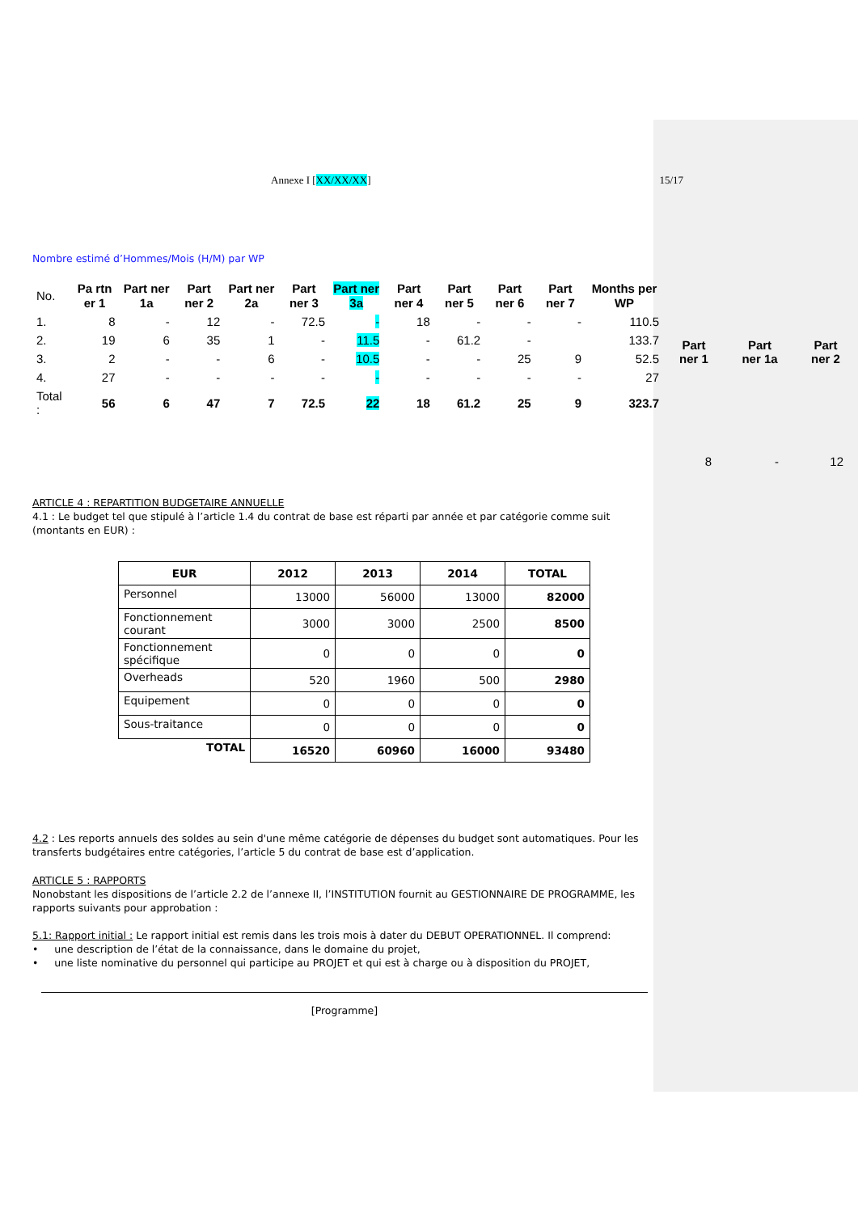| Part ner 1 | Part ner 1a | Part ner 2 |
| --- | --- | --- |
| 8 | - | 12 |
Annexe I [XX/XX/XX] 15/17
Nombre estimé d’Hommes/Mois (H/M) par WP
| No. | Pa rtn er 1 | Part ner 1a | Part ner 2 | Part ner 2a | Part ner 3 | Part ner 3a | Part ner 4 | Part ner 5 | Part ner 6 | Part ner 7 | Months per WP |
| --- | --- | --- | --- | --- | --- | --- | --- | --- | --- | --- | --- |
| 1. | 8 | - | 12 | - | 72.5 | - | 18 | - | - | - | 110.5 |
| 2. | 19 | 6 | 35 | 1 | - | 11.5 | - | 61.2 | - | | 133.7 |
| 3. | 2 | - | - | 6 | - | 10.5 | - | - | 25 | 9 | 52.5 |
| 4. | 27 | - | - | - | - | - | - | - | - | - | 27 |
| Total : | 56 | 6 | 47 | 7 | 72.5 | 22 | 18 | 61.2 | 25 | 9 | 323.7 |
ARTICLE 4 : REPARTITION BUDGETAIRE ANNUELLE
4.1 : Le budget tel que stipulé à l’article 1.4 du contrat de base est réparti par année et par catégorie comme suit (montants en EUR) :
| EUR | 2012 | 2013 | 2014 | TOTAL |
| --- | --- | --- | --- | --- |
| Personnel | 13000 | 56000 | 13000 | 82000 |
| Fonctionnement courant | 3000 | 3000 | 2500 | 8500 |
| Fonctionnement spécifique | 0 | 0 | 0 | 0 |
| Overheads | 520 | 1960 | 500 | 2980 |
| Equipement | 0 | 0 | 0 | 0 |
| Sous-traitance | 0 | 0 | 0 | 0 |
| TOTAL | 16520 | 60960 | 16000 | 93480 |
4.2 : Les reports annuels des soldes au sein d'une même catégorie de dépenses du budget sont automatiques. Pour les transferts budgétaires entre catégories, l’article 5 du contrat de base est d’application.
ARTICLE 5 : RAPPORTS
Nonobstant les dispositions de l’article 2.2 de l’annexe II, l’INSTITUTION fournit au GESTIONNAIRE DE PROGRAMME, les rapports suivants pour approbation :
5.1: Rapport initial : Le rapport initial est remis dans les trois mois à dater du DEBUT OPERATIONNEL. Il comprend:
• une description de l’état de la connaissance, dans le domaine du projet,
• une liste nominative du personnel qui participe au PROJET et qui est à charge ou à disposition du PROJET,
[Programme]